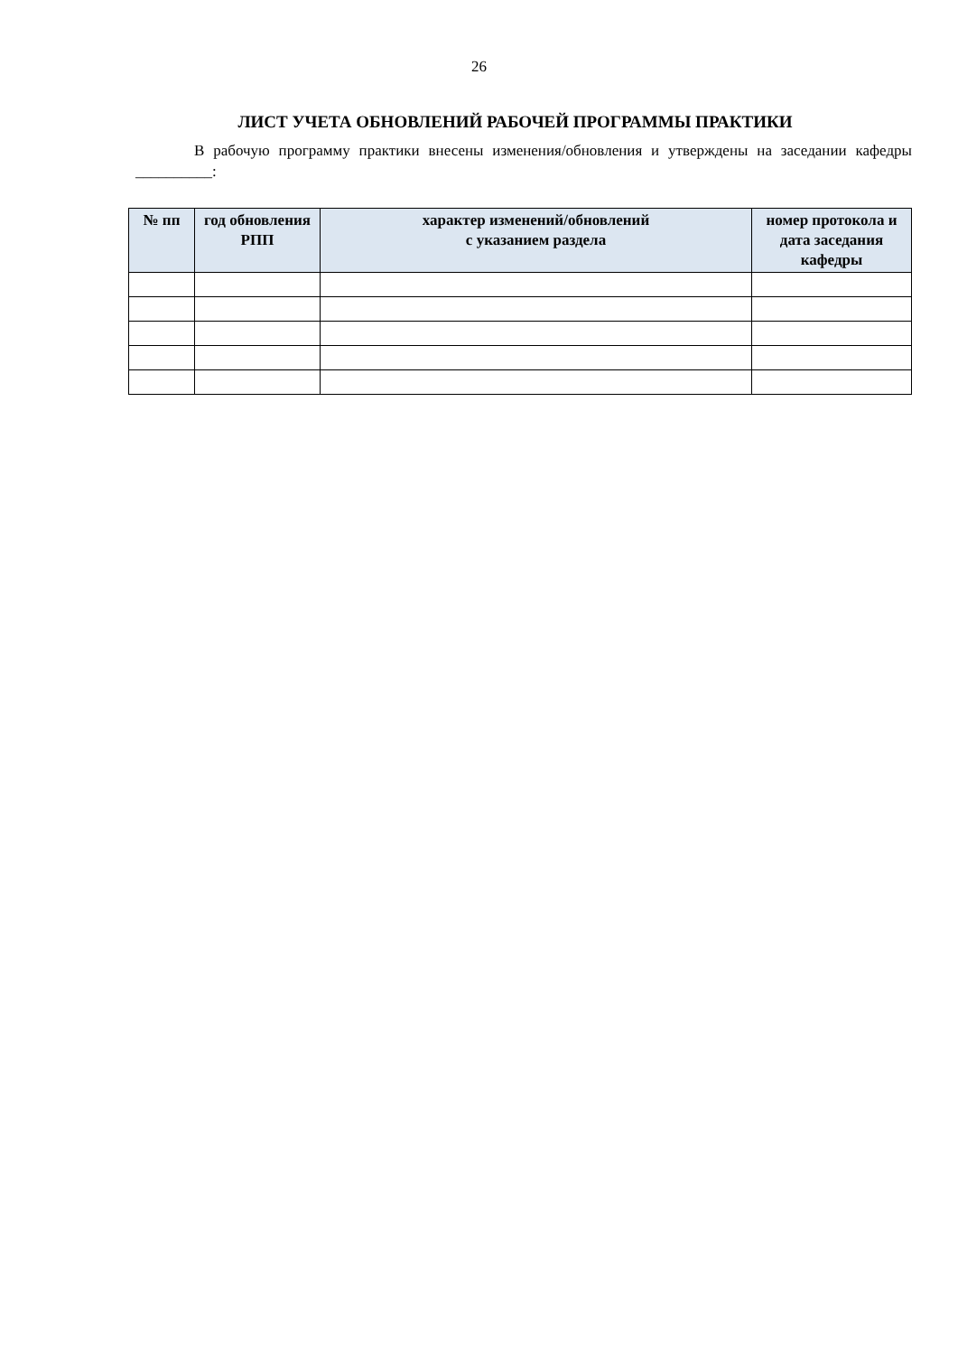26
ЛИСТ УЧЕТА ОБНОВЛЕНИЙ РАБОЧЕЙ ПРОГРАММЫ ПРАКТИКИ
В рабочую программу практики внесены изменения/обновления и утверждены на заседании кафедры __________:
| № пп | год обновления РПП | характер изменений/обновлений с указанием раздела | номер протокола и дата заседания кафедры |
| --- | --- | --- | --- |